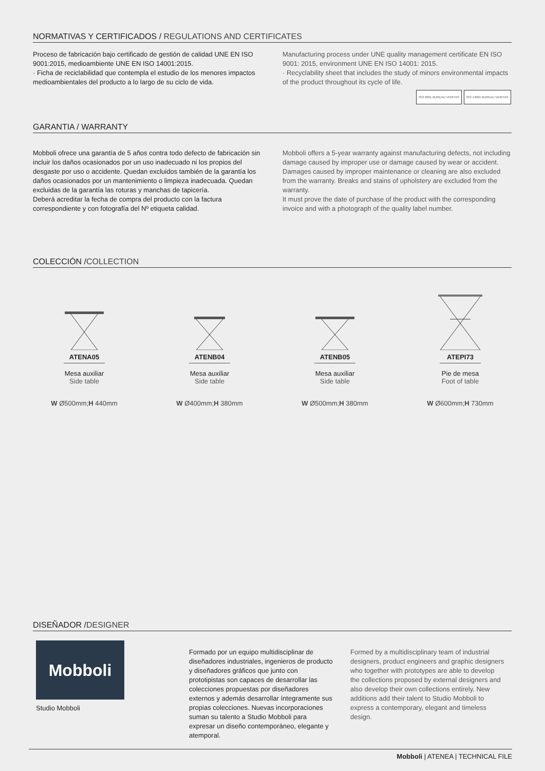NORMATIVAS Y CERTIFICADOS / REGULATIONS AND CERTIFICATES
Proceso de fabricación bajo certificado de gestión de calidad UNE EN ISO 9001:2015, medioambiente UNE EN ISO 14001:2015.
· Ficha de reciclabilidad que contempla el estudio de los menores impactos medioambientales del producto a lo largo de su ciclo de vida.
Manufacturing process under UNE quality management certificate EN ISO 9001: 2015, environment UNE EN ISO 14001: 2015.
· Recyclability sheet that includes the study of minors environmental impacts of the product throughout its cycle of life.
ISO 9001 BUREAU VERITAS ISO 14001 BUREAU VERITAS
GARANTIA / WARRANTY
Mobboli ofrece una garantía de 5 años contra todo defecto de fabricación sin incluir los daños ocasionados por un uso inadecuado ni los propios del desgaste por uso o accidente. Quedan excluidos también de la garantía los daños ocasionados por un mantenimiento o limpieza inadecuada. Quedan excluidas de la garantía las roturas y manchas de tapicería.
Deberá acreditar la fecha de compra del producto con la factura correspondiente y con fotografía del Nº etiqueta calidad.
Mobboli offers a 5-year warranty against manufacturing defects, not including damage caused by improper use or damage caused by wear or accident. Damages caused by improper maintenance or cleaning are also excluded from the warranty. Breaks and stains of upholstery are excluded from the warranty.
It must prove the date of purchase of the product with the corresponding invoice and with a photograph of the quality label number.
COLECCIÓN /COLLECTION
ATENA05
Mesa auxiliar
Side table
W Ø500mm;H 440mm
ATENB04
Mesa auxiliar
Side table
W Ø400mm;H 380mm
ATENB05
Mesa auxiliar
Side table
W Ø500mm;H 380mm
ATEPI73
Pie de mesa
Foot of table
W Ø600mm;H 730mm
DISEÑADOR /DESIGNER
Mobboli
Studio Mobboli
Formado por un equipo multidisciplinar de diseñadores industriales, ingenieros de producto y diseñadores gráficos que junto con prototipistas son capaces de desarrollar las colecciones propuestas por diseñadores externos y además desarrollar íntegramente sus propias colecciones. Nuevas incorporaciones suman su talento a Studio Mobboli para expresar un diseño contemporáneo, elegante y atemporal.
Formed by a multidisciplinary team of industrial designers, product engineers and graphic designers who together with prototypes are able to develop the collections proposed by external designers and also develop their own collections entirely. New additions add their talent to Studio Mobboli to express a contemporary, elegant and timeless design.
Mobboli | ATENEA | TECHNICAL FILE